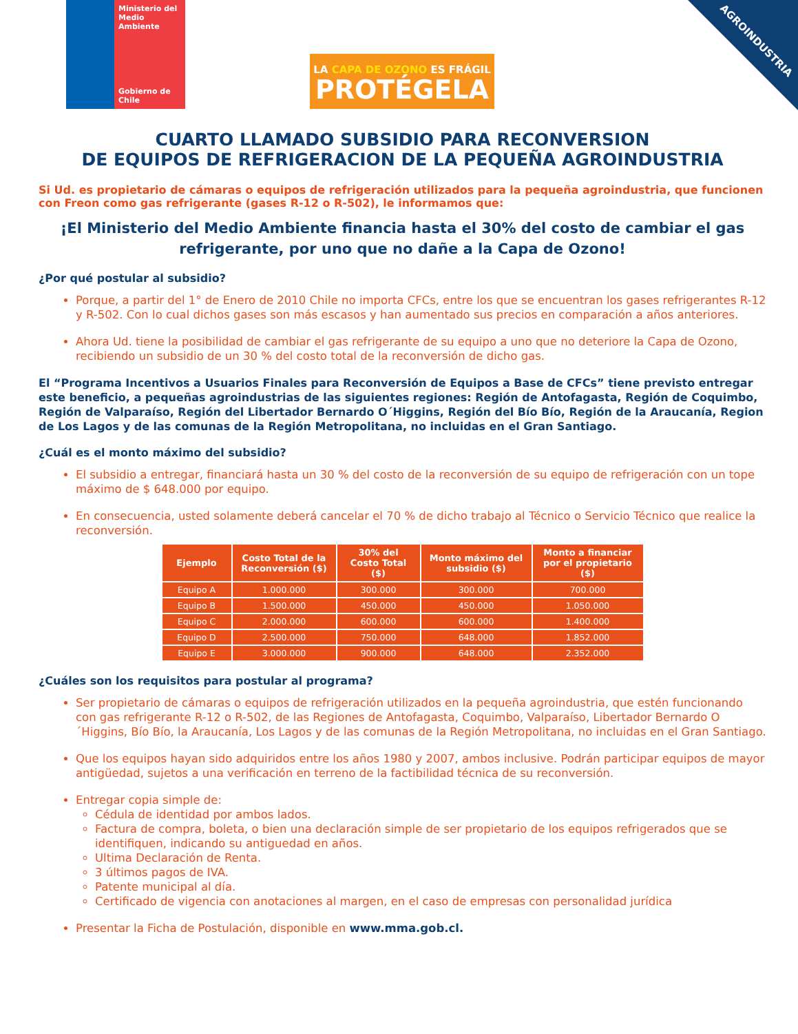AGROINDUSTRIA
Ministerio del Medio Ambiente
Gobierno de Chile
LA CAPA DE OZONO ES FRÁGIL
PROTÉGELA
CUARTO LLAMADO SUBSIDIO PARA RECONVERSION
DE EQUIPOS DE REFRIGERACION DE LA PEQUEÑA AGROINDUSTRIA
Si Ud. es propietario de cámaras o equipos de refrigeración utilizados para la pequeña agroindustria, que funcionen con Freon como gas refrigerante (gases R-12 o R-502), le informamos que:
¡El Ministerio del Medio Ambiente financia hasta el 30% del costo de cambiar el gas refrigerante, por uno que no dañe a la Capa de Ozono!
¿Por qué postular al subsidio?
Porque, a partir del 1° de Enero de 2010 Chile no importa CFCs, entre los que se encuentran los gases refrigerantes R-12 y R-502. Con lo cual dichos gases son más escasos y han aumentado sus precios en comparación a años anteriores.
Ahora Ud. tiene la posibilidad de cambiar el gas refrigerante de su equipo a uno que no deteriore la Capa de Ozono, recibiendo un subsidio de un 30 % del costo total de la reconversión de dicho gas.
El “Programa Incentivos a Usuarios Finales para Reconversión de Equipos a Base de CFCs” tiene previsto entregar este beneficio, a pequeñas agroindustrias de las siguientes regiones: Región de Antofagasta, Región de Coquimbo, Región de Valparaíso, Región del Libertador Bernardo O´Higgins, Región del Bío Bío, Región de la Araucanía, Region de Los Lagos y de las comunas de la Región Metropolitana, no incluidas en el Gran Santiago.
¿Cuál es el monto máximo del subsidio?
El subsidio a entregar, financiará hasta un 30 % del costo de la reconversión de su equipo de refrigeración con un tope máximo de $ 648.000 por equipo.
En consecuencia, usted solamente deberá cancelar el 70 % de dicho trabajo al Técnico o Servicio Técnico que realice la reconversión.
| Ejemplo | Costo Total de la Reconversión ($) | 30% del Costo Total ($) | Monto máximo del subsidio ($) | Monto a financiar por el propietario ($) |
| --- | --- | --- | --- | --- |
| Equipo A | 1.000.000 | 300.000 | 300.000 | 700.000 |
| Equipo B | 1.500.000 | 450.000 | 450.000 | 1.050.000 |
| Equipo C | 2.000.000 | 600.000 | 600.000 | 1.400.000 |
| Equipo D | 2.500.000 | 750.000 | 648.000 | 1.852.000 |
| Equipo E | 3.000.000 | 900.000 | 648.000 | 2.352.000 |
¿Cuáles son los requisitos para postular al programa?
Ser propietario de cámaras o equipos de refrigeración utilizados en la pequeña agroindustria, que estén funcionando con gas refrigerante R-12 o R-502, de las Regiones de Antofagasta, Coquimbo, Valparaíso, Libertador Bernardo O´Higgins, Bío Bío, la Araucanía, Los Lagos y de las comunas de la Región Metropolitana, no incluidas en el Gran Santiago.
Que los equipos hayan sido adquiridos entre los años 1980 y 2007, ambos inclusive. Podrán participar equipos de mayor antigüedad, sujetos a una verificación en terreno de la factibilidad técnica de su reconversión.
Entregar copia simple de:
Cédula de identidad por ambos lados.
Factura de compra, boleta, o bien una declaración simple de ser propietario de los equipos refrigerados que se identifiquen, indicando su antiguedad en años.
Ultima Declaración de Renta.
3 últimos pagos de IVA.
Patente municipal al día.
Certificado de vigencia con anotaciones al margen, en el caso de empresas con personalidad jurídica
Presentar la Ficha de Postulación, disponible en www.mma.gob.cl.